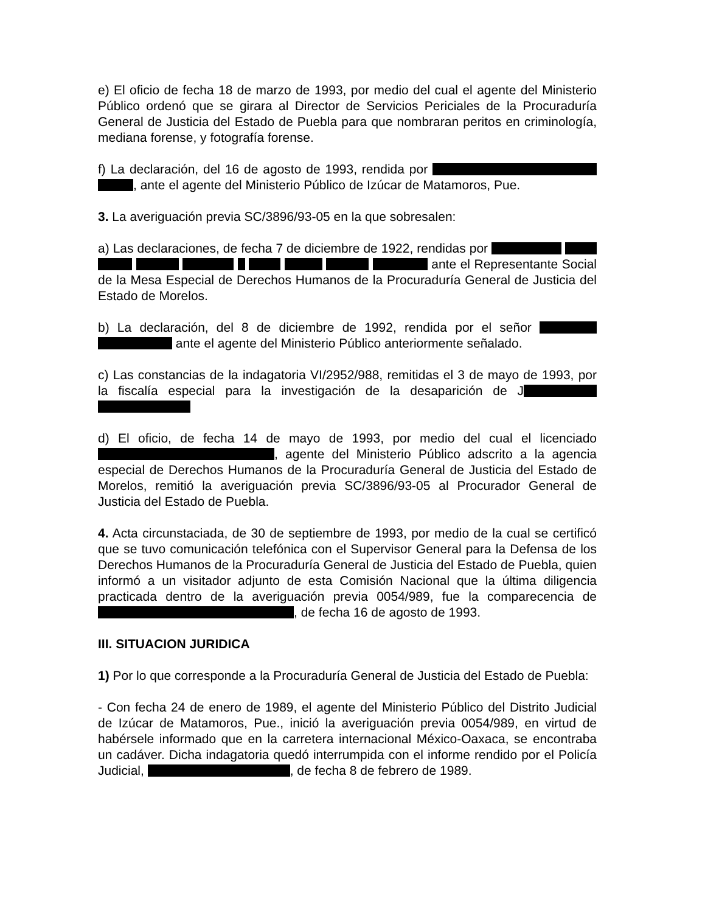e) El oficio de fecha 18 de marzo de 1993, por medio del cual el agente del Ministerio Público ordenó que se girara al Director de Servicios Periciales de la Procuraduría General de Justicia del Estado de Puebla para que nombraran peritos en criminología, mediana forense, y fotografía forense.
f) La declaración, del 16 de agosto de 1993, rendida por , ante el agente del Ministerio Público de Izúcar de Matamoros, Pue.
3. La averiguación previa SC/3896/93-05 en la que sobresalen:
a) Las declaraciones, de fecha 7 de diciembre de 1922, rendidas por ante el Representante Social de la Mesa Especial de Derechos Humanos de la Procuraduría General de Justicia del Estado de Morelos.
b) La declaración, del 8 de diciembre de 1992, rendida por el señor ante el agente del Ministerio Público anteriormente señalado.
c) Las constancias de la indagatoria VI/2952/988, remitidas el 3 de mayo de 1993, por la fiscalía especial para la investigación de la desaparición de J
d) El oficio, de fecha 14 de mayo de 1993, por medio del cual el licenciado , agente del Ministerio Público adscrito a la agencia especial de Derechos Humanos de la Procuraduría General de Justicia del Estado de Morelos, remitió la averiguación previa SC/3896/93-05 al Procurador General de Justicia del Estado de Puebla.
4. Acta circunstaciada, de 30 de septiembre de 1993, por medio de la cual se certificó que se tuvo comunicación telefónica con el Supervisor General para la Defensa de los Derechos Humanos de la Procuraduría General de Justicia del Estado de Puebla, quien informó a un visitador adjunto de esta Comisión Nacional que la última diligencia practicada dentro de la averiguación previa 0054/989, fue la comparecencia de , de fecha 16 de agosto de 1993.
III. SITUACION JURIDICA
1) Por lo que corresponde a la Procuraduría General de Justicia del Estado de Puebla:
- Con fecha 24 de enero de 1989, el agente del Ministerio Público del Distrito Judicial de Izúcar de Matamoros, Pue., inició la averiguación previa 0054/989, en virtud de habérsele informado que en la carretera internacional México-Oaxaca, se encontraba un cadáver. Dicha indagatoria quedó interrumpida con el informe rendido por el Policía Judicial, , de fecha 8 de febrero de 1989.